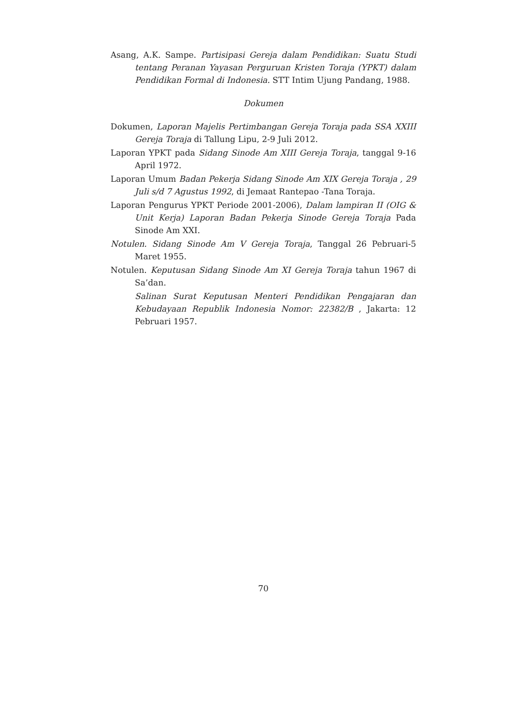Asang, A.K. Sampe. Partisipasi Gereja dalam Pendidikan: Suatu Studi tentang Peranan Yayasan Perguruan Kristen Toraja (YPKT) dalam Pendidikan Formal di Indonesia. STT Intim Ujung Pandang, 1988.
Dokumen
Dokumen, Laporan Majelis Pertimbangan Gereja Toraja pada SSA XXIII Gereja Toraja di Tallung Lipu, 2-9 Juli 2012.
Laporan YPKT pada Sidang Sinode Am XIII Gereja Toraja, tanggal 9-16 April 1972.
Laporan Umum Badan Pekerja Sidang Sinode Am XIX Gereja Toraja , 29 Juli s/d 7 Agustus 1992, di Jemaat Rantepao -Tana Toraja.
Laporan Pengurus YPKT Periode 2001-2006), Dalam lampiran II (OIG & Unit Kerja) Laporan Badan Pekerja Sinode Gereja Toraja Pada Sinode Am XXI.
Notulen. Sidang Sinode Am V Gereja Toraja, Tanggal 26 Pebruari-5 Maret 1955.
Notulen. Keputusan Sidang Sinode Am XI Gereja Toraja tahun 1967 di Sa’dan.
Salinan Surat Keputusan Menteri Pendidikan Pengajaran dan Kebudayaan Republik Indonesia Nomor: 22382/B , Jakarta: 12 Pebruari 1957.
70